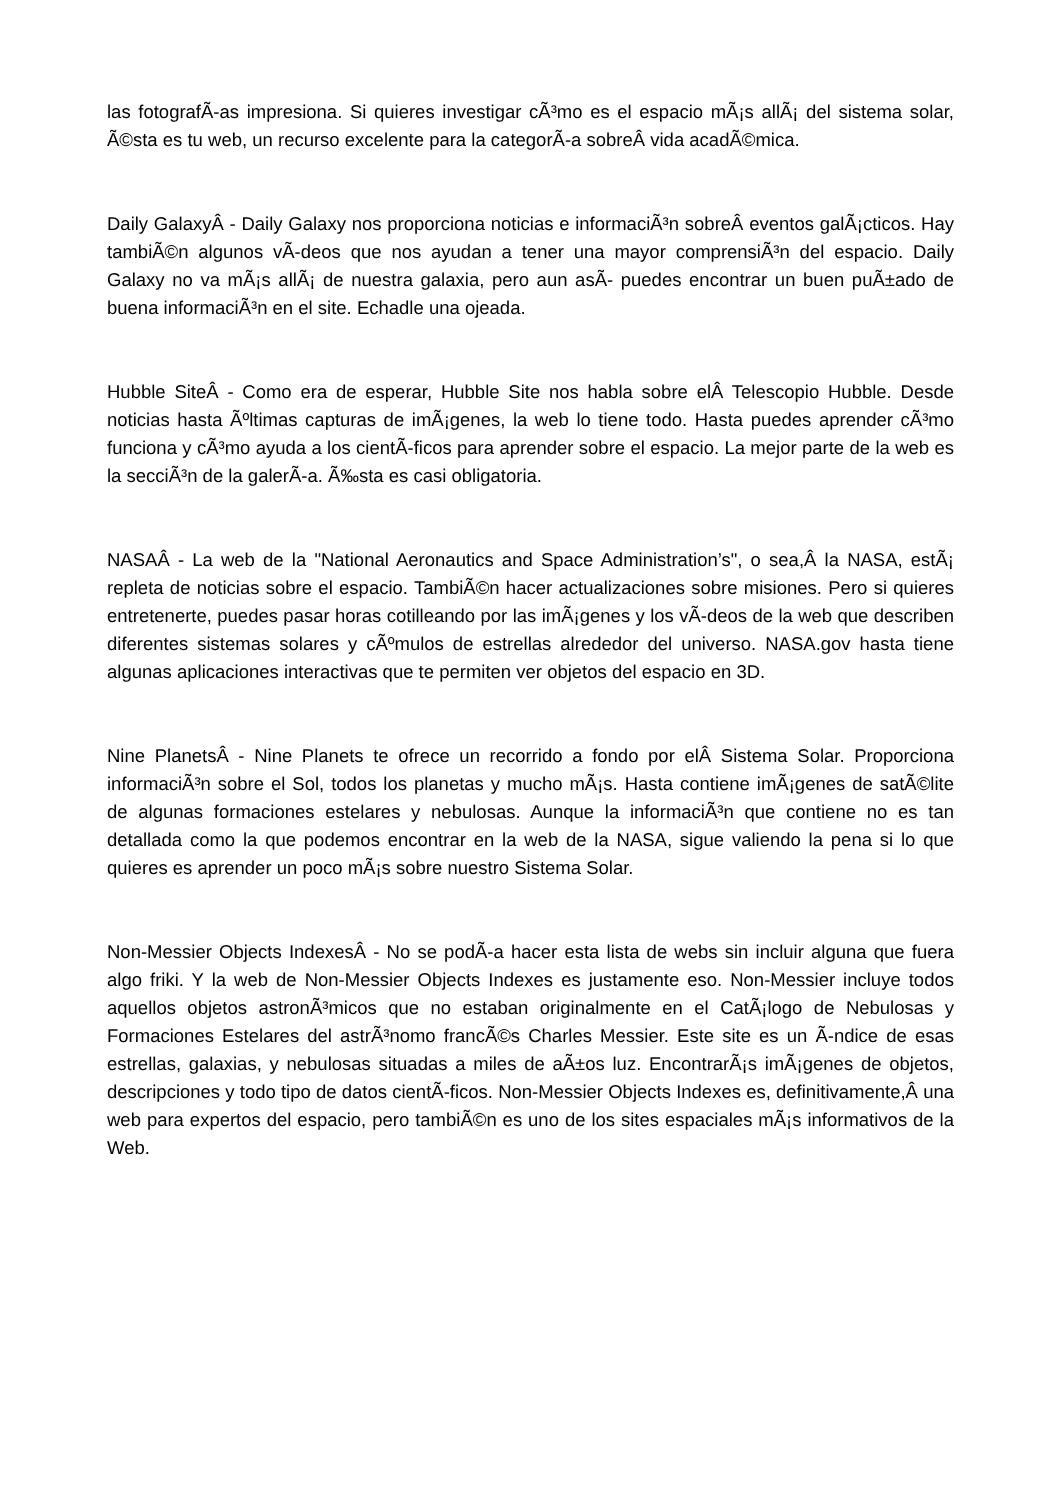las fotografÃ-as impresiona. Si quieres investigar cÃ³mo es el espacio mÃ¡s allÃ¡ del sistema solar, Ã©sta es tu web, un recurso excelente para la categorÃ-a sobreÂ vida acadÃ©mica.
Daily GalaxyÂ - Daily Galaxy nos proporciona noticias e informaciÃ³n sobreÂ eventos galÃ¡cticos. Hay tambiÃ©n algunos vÃ-deos que nos ayudan a tener una mayor comprensiÃ³n del espacio. Daily Galaxy no va mÃ¡s allÃ¡ de nuestra galaxia, pero aun asÃ- puedes encontrar un buen puÃ±ado de buena informaciÃ³n en el site. Echadle una ojeada.
Hubble SiteÂ - Como era de esperar, Hubble Site nos habla sobre elÂ Telescopio Hubble. Desde noticias hasta Ãºltimas capturas de imÃ¡genes, la web lo tiene todo. Hasta puedes aprender cÃ³mo funciona y cÃ³mo ayuda a los cientÃ-ficos para aprender sobre el espacio. La mejor parte de la web es la secciÃ³n de la galerÃ-a. Ã‰sta es casi obligatoria.
NASAÂ - La web de la "National Aeronautics and Space Administration’s", o sea,Â la NASA, estÃ¡ repleta de noticias sobre el espacio. TambiÃ©n hacer actualizaciones sobre misiones. Pero si quieres entretenerte, puedes pasar horas cotilleando por las imÃ¡genes y los vÃ-deos de la web que describen diferentes sistemas solares y cÃºmulos de estrellas alrededor del universo. NASA.gov hasta tiene algunas aplicaciones interactivas que te permiten ver objetos del espacio en 3D.
Nine PlanetsÂ - Nine Planets te ofrece un recorrido a fondo por elÂ Sistema Solar. Proporciona informaciÃ³n sobre el Sol, todos los planetas y mucho mÃ¡s. Hasta contiene imÃ¡genes de satÃ©lite de algunas formaciones estelares y nebulosas. Aunque la informaciÃ³n que contiene no es tan detallada como la que podemos encontrar en la web de la NASA, sigue valiendo la pena si lo que quieres es aprender un poco mÃ¡s sobre nuestro Sistema Solar.
Non-Messier Objects IndexesÂ - No se podÃ-a hacer esta lista de webs sin incluir alguna que fuera algo friki. Y la web de Non-Messier Objects Indexes es justamente eso. Non-Messier incluye todos aquellos objetos astronÃ³micos que no estaban originalmente en el CatÃ¡logo de Nebulosas y Formaciones Estelares del astrÃ³nomo francÃ©s Charles Messier. Este site es un Ã-ndice de esas estrellas, galaxias, y nebulosas situadas a miles de aÃ±os luz. EncontrarÃ¡s imÃ¡genes de objetos, descripciones y todo tipo de datos cientÃ-ficos. Non-Messier Objects Indexes es, definitivamente,Â una web para expertos del espacio, pero tambiÃ©n es uno de los sites espaciales mÃ¡s informativos de la Web.